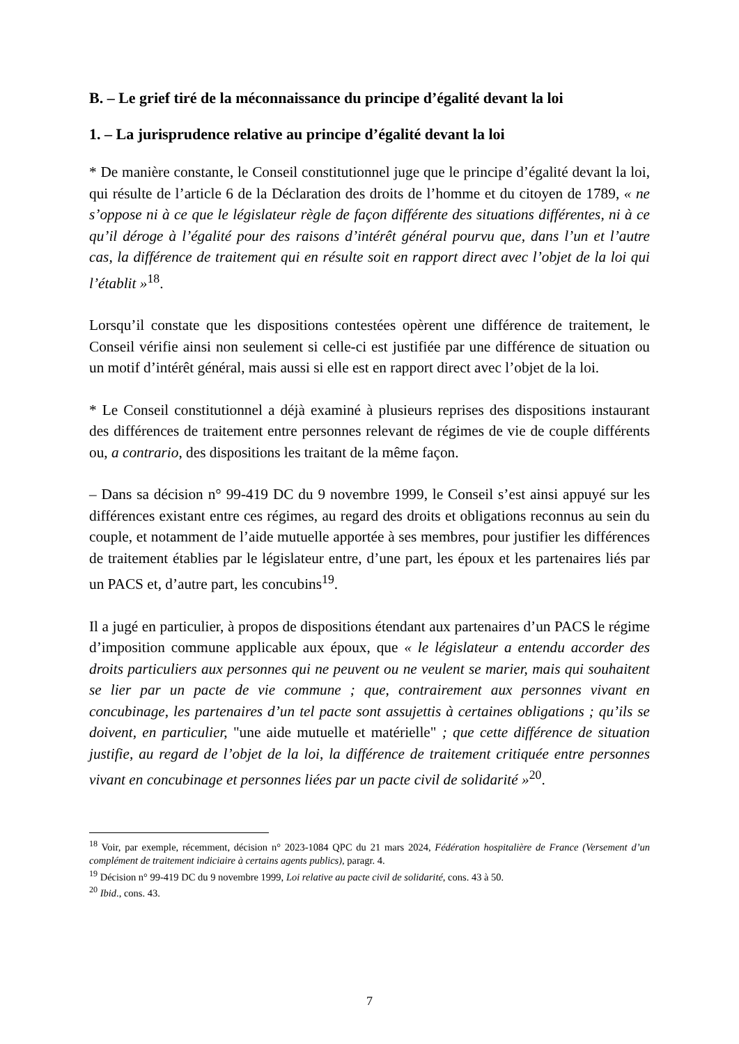B. – Le grief tiré de la méconnaissance du principe d’égalité devant la loi
1. – La jurisprudence relative au principe d’égalité devant la loi
* De manière constante, le Conseil constitutionnel juge que le principe d’égalité devant la loi, qui résulte de l’article 6 de la Déclaration des droits de l’homme et du citoyen de 1789, « ne s’oppose ni à ce que le législateur règle de façon différente des situations différentes, ni à ce qu’il déroge à l’égalité pour des raisons d’intérêt général pourvu que, dans l’un et l’autre cas, la différence de traitement qui en résulte soit en rapport direct avec l’objet de la loi qui l’établit »<sup>18</sup>.
Lorsqu’il constate que les dispositions contestées opèrent une différence de traitement, le Conseil vérifie ainsi non seulement si celle-ci est justifiée par une différence de situation ou un motif d’intérêt général, mais aussi si elle est en rapport direct avec l’objet de la loi.
* Le Conseil constitutionnel a déjà examiné à plusieurs reprises des dispositions instaurant des différences de traitement entre personnes relevant de régimes de vie de couple différents ou, a contrario, des dispositions les traitant de la même façon.
– Dans sa décision n° 99-419 DC du 9 novembre 1999, le Conseil s’est ainsi appuyé sur les différences existant entre ces régimes, au regard des droits et obligations reconnus au sein du couple, et notamment de l’aide mutuelle apportée à ses membres, pour justifier les différences de traitement établies par le législateur entre, d’une part, les époux et les partenaires liés par un PACS et, d’autre part, les concubins<sup>19</sup>.
Il a jugé en particulier, à propos de dispositions étendant aux partenaires d’un PACS le régime d’imposition commune applicable aux époux, que « le législateur a entendu accorder des droits particuliers aux personnes qui ne peuvent ou ne veulent se marier, mais qui souhaitent se lier par un pacte de vie commune ; que, contrairement aux personnes vivant en concubinage, les partenaires d’un tel pacte sont assujettis à certaines obligations ; qu’ils se doivent, en particulier, "une aide mutuelle et matérielle" ; que cette différence de situation justifie, au regard de l’objet de la loi, la différence de traitement critiquée entre personnes vivant en concubinage et personnes liées par un pacte civil de solidarité »<sup>20</sup>.
<sup>18</sup> Voir, par exemple, récemment, décision n° 2023-1084 QPC du 21 mars 2024, Fédération hospitalière de France (Versement d’un complément de traitement indiciaire à certains agents publics), paragr. 4.
<sup>19</sup> Décision n° 99-419 DC du 9 novembre 1999, Loi relative au pacte civil de solidarité, cons. 43 à 50.
<sup>20</sup> Ibid., cons. 43.
7